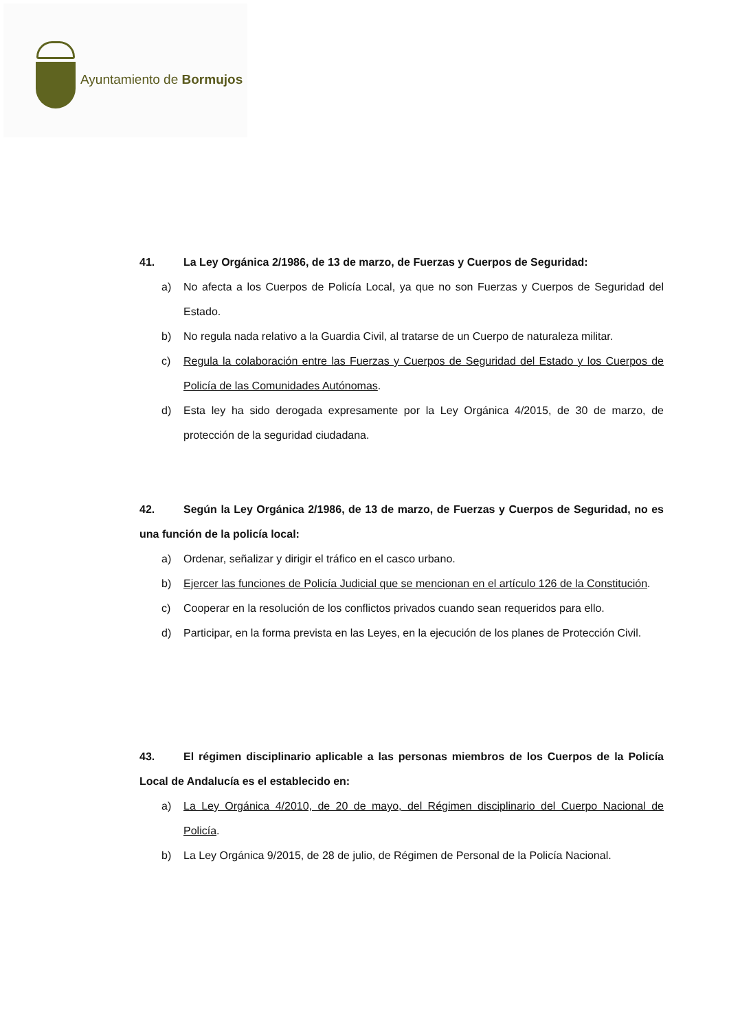Ayuntamiento de Bormujos
41. La Ley Orgánica 2/1986, de 13 de marzo, de Fuerzas y Cuerpos de Seguridad:
a) No afecta a los Cuerpos de Policía Local, ya que no son Fuerzas y Cuerpos de Seguridad del Estado.
b) No regula nada relativo a la Guardia Civil, al tratarse de un Cuerpo de naturaleza militar.
c) Regula la colaboración entre las Fuerzas y Cuerpos de Seguridad del Estado y los Cuerpos de Policía de las Comunidades Autónomas.
d) Esta ley ha sido derogada expresamente por la Ley Orgánica 4/2015, de 30 de marzo, de protección de la seguridad ciudadana.
42. Según la Ley Orgánica 2/1986, de 13 de marzo, de Fuerzas y Cuerpos de Seguridad, no es una función de la policía local:
a) Ordenar, señalizar y dirigir el tráfico en el casco urbano.
b) Ejercer las funciones de Policía Judicial que se mencionan en el artículo 126 de la Constitución.
c) Cooperar en la resolución de los conflictos privados cuando sean requeridos para ello.
d) Participar, en la forma prevista en las Leyes, en la ejecución de los planes de Protección Civil.
43. El régimen disciplinario aplicable a las personas miembros de los Cuerpos de la Policía Local de Andalucía es el establecido en:
a) La Ley Orgánica 4/2010, de 20 de mayo, del Régimen disciplinario del Cuerpo Nacional de Policía.
b) La Ley Orgánica 9/2015, de 28 de julio, de Régimen de Personal de la Policía Nacional.